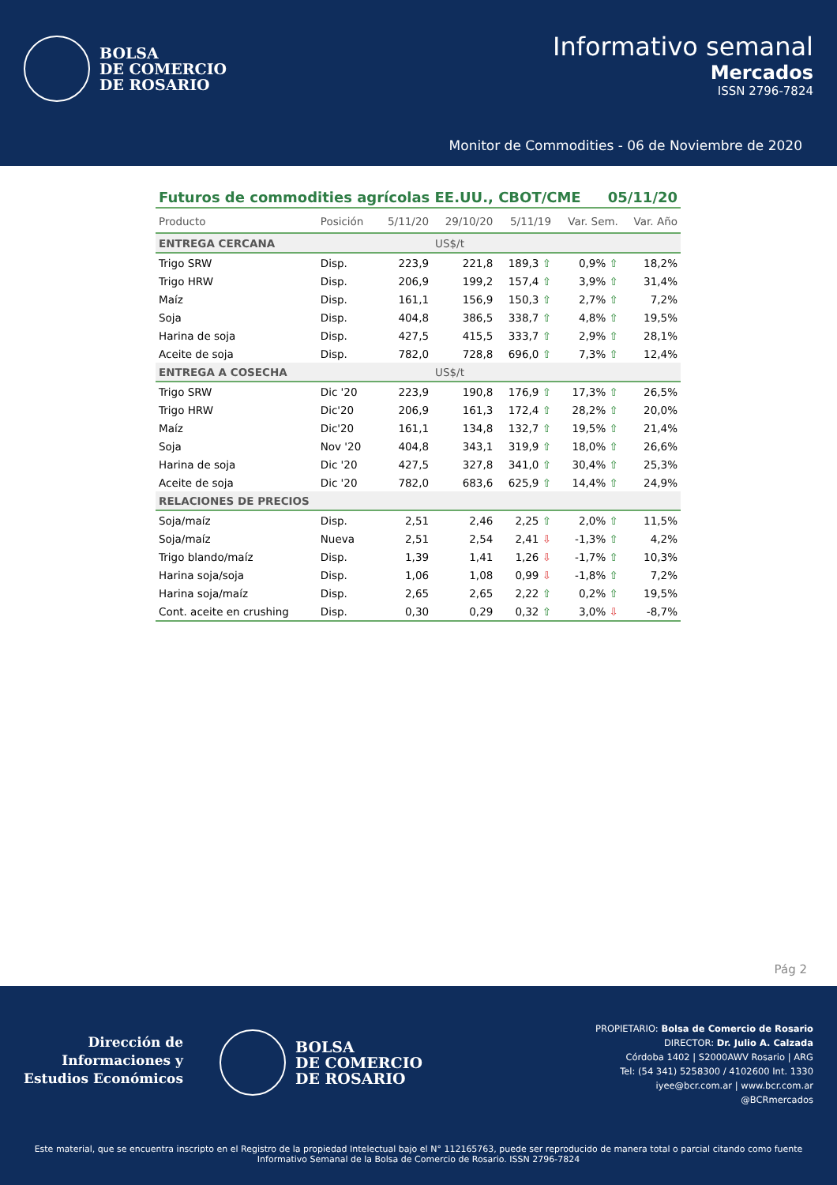BOLSA
DE COMERCIO
DE ROSARIO
Informativo semanal
Mercados
ISSN 2796-7824
Monitor de Commodities - 06 de Noviembre de 2020
Futuros de commodities agrícolas EE.UU., CBOT/CME 05/11/20
| Producto | Posición | 5/11/20 | 29/10/20 | 5/11/19 | Var. Sem. | Var. Año |
| --- | --- | --- | --- | --- | --- | --- |
| ENTREGA CERCANA | | | US$/t | | | |
| Trigo SRW | Disp. | 223,9 | 221,8 | 189,3 ⇧ | 0,9% ⇧ | 18,2% |
| Trigo HRW | Disp. | 206,9 | 199,2 | 157,4 ⇧ | 3,9% ⇧ | 31,4% |
| Maíz | Disp. | 161,1 | 156,9 | 150,3 ⇧ | 2,7% ⇧ | 7,2% |
| Soja | Disp. | 404,8 | 386,5 | 338,7 ⇧ | 4,8% ⇧ | 19,5% |
| Harina de soja | Disp. | 427,5 | 415,5 | 333,7 ⇧ | 2,9% ⇧ | 28,1% |
| Aceite de soja | Disp. | 782,0 | 728,8 | 696,0 ⇧ | 7,3% ⇧ | 12,4% |
| ENTREGA A COSECHA | | | US$/t | | | |
| Trigo SRW | Dic '20 | 223,9 | 190,8 | 176,9 ⇧ | 17,3% ⇧ | 26,5% |
| Trigo HRW | Dic'20 | 206,9 | 161,3 | 172,4 ⇧ | 28,2% ⇧ | 20,0% |
| Maíz | Dic'20 | 161,1 | 134,8 | 132,7 ⇧ | 19,5% ⇧ | 21,4% |
| Soja | Nov '20 | 404,8 | 343,1 | 319,9 ⇧ | 18,0% ⇧ | 26,6% |
| Harina de soja | Dic '20 | 427,5 | 327,8 | 341,0 ⇧ | 30,4% ⇧ | 25,3% |
| Aceite de soja | Dic '20 | 782,0 | 683,6 | 625,9 ⇧ | 14,4% ⇧ | 24,9% |
| RELACIONES DE PRECIOS | | | | | | |
| Soja/maíz | Disp. | 2,51 | 2,46 | 2,25 ⇧ | 2,0% ⇧ | 11,5% |
| Soja/maíz | Nueva | 2,51 | 2,54 | 2,41 ⇩ | -1,3% ⇧ | 4,2% |
| Trigo blando/maíz | Disp. | 1,39 | 1,41 | 1,26 ⇩ | -1,7% ⇧ | 10,3% |
| Harina soja/soja | Disp. | 1,06 | 1,08 | 0,99 ⇩ | -1,8% ⇧ | 7,2% |
| Harina soja/maíz | Disp. | 2,65 | 2,65 | 2,22 ⇧ | 0,2% ⇧ | 19,5% |
| Cont. aceite en crushing | Disp. | 0,30 | 0,29 | 0,32 ⇧ | 3,0% ⇩ | -8,7% |
Pág 2
Dirección de
Informaciones y
Estudios Económicos
BOLSA
DE COMERCIO
DE ROSARIO
PROPIETARIO: Bolsa de Comercio de Rosario
DIRECTOR: Dr. Julio A. Calzada
Córdoba 1402 | S2000AWV Rosario | ARG
Tel: (54 341) 5258300 / 4102600 Int. 1330
iyee@bcr.com.ar | www.bcr.com.ar
@BCRmercados
Este material, que se encuentra inscripto en el Registro de la propiedad Intelectual bajo el N° 112165763, puede ser reproducido de manera total o parcial citando como fuente Informativo Semanal de la Bolsa de Comercio de Rosario. ISSN 2796-7824